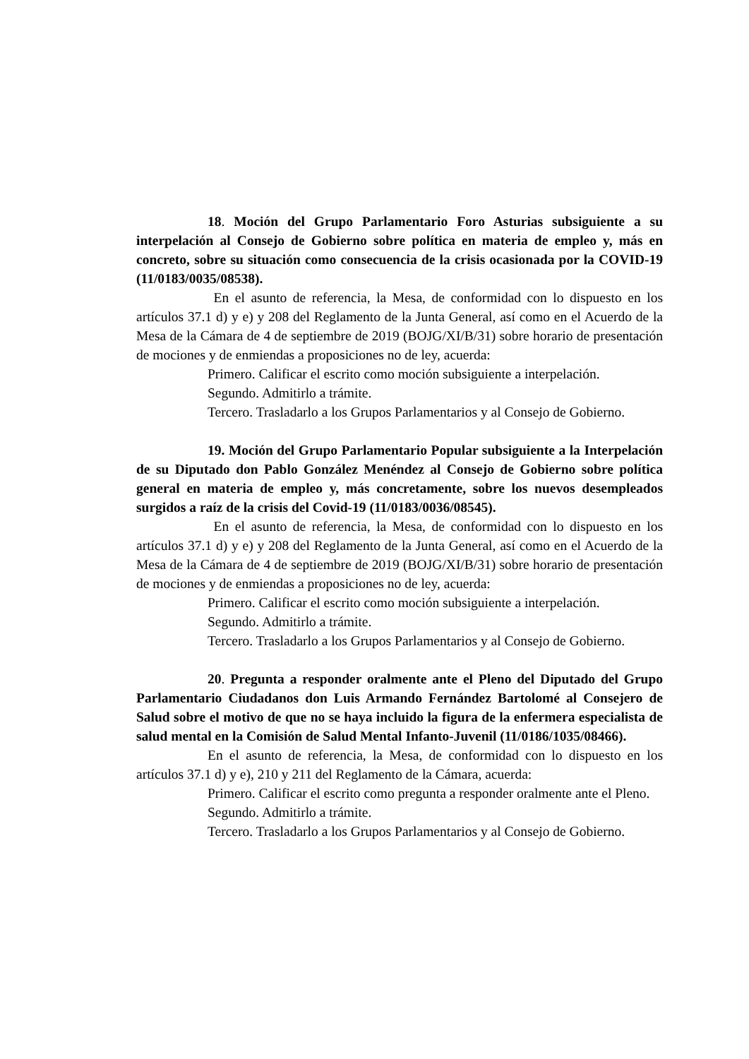18. Moción del Grupo Parlamentario Foro Asturias subsiguiente a su interpelación al Consejo de Gobierno sobre política en materia de empleo y, más en concreto, sobre su situación como consecuencia de la crisis ocasionada por la COVID-19 (11/0183/0035/08538).
En el asunto de referencia, la Mesa, de conformidad con lo dispuesto en los artículos 37.1 d) y e) y 208 del Reglamento de la Junta General, así como en el Acuerdo de la Mesa de la Cámara de 4 de septiembre de 2019 (BOJG/XI/B/31) sobre horario de presentación de mociones y de enmiendas a proposiciones no de ley, acuerda:
Primero. Calificar el escrito como moción subsiguiente a interpelación.
Segundo. Admitirlo a trámite.
Tercero. Trasladarlo a los Grupos Parlamentarios y al Consejo de Gobierno.
19. Moción del Grupo Parlamentario Popular subsiguiente a la Interpelación de su Diputado don Pablo González Menéndez al Consejo de Gobierno sobre política general en materia de empleo y, más concretamente, sobre los nuevos desempleados surgidos a raíz de la crisis del Covid-19 (11/0183/0036/08545).
En el asunto de referencia, la Mesa, de conformidad con lo dispuesto en los artículos 37.1 d) y e) y 208 del Reglamento de la Junta General, así como en el Acuerdo de la Mesa de la Cámara de 4 de septiembre de 2019 (BOJG/XI/B/31) sobre horario de presentación de mociones y de enmiendas a proposiciones no de ley, acuerda:
Primero. Calificar el escrito como moción subsiguiente a interpelación.
Segundo. Admitirlo a trámite.
Tercero. Trasladarlo a los Grupos Parlamentarios y al Consejo de Gobierno.
20. Pregunta a responder oralmente ante el Pleno del Diputado del Grupo Parlamentario Ciudadanos don Luis Armando Fernández Bartolomé al Consejero de Salud sobre el motivo de que no se haya incluido la figura de la enfermera especialista de salud mental en la Comisión de Salud Mental Infanto-Juvenil (11/0186/1035/08466).
En el asunto de referencia, la Mesa, de conformidad con lo dispuesto en los artículos 37.1 d) y e), 210 y 211 del Reglamento de la Cámara, acuerda:
Primero. Calificar el escrito como pregunta a responder oralmente ante el Pleno.
Segundo. Admitirlo a trámite.
Tercero. Trasladarlo a los Grupos Parlamentarios y al Consejo de Gobierno.